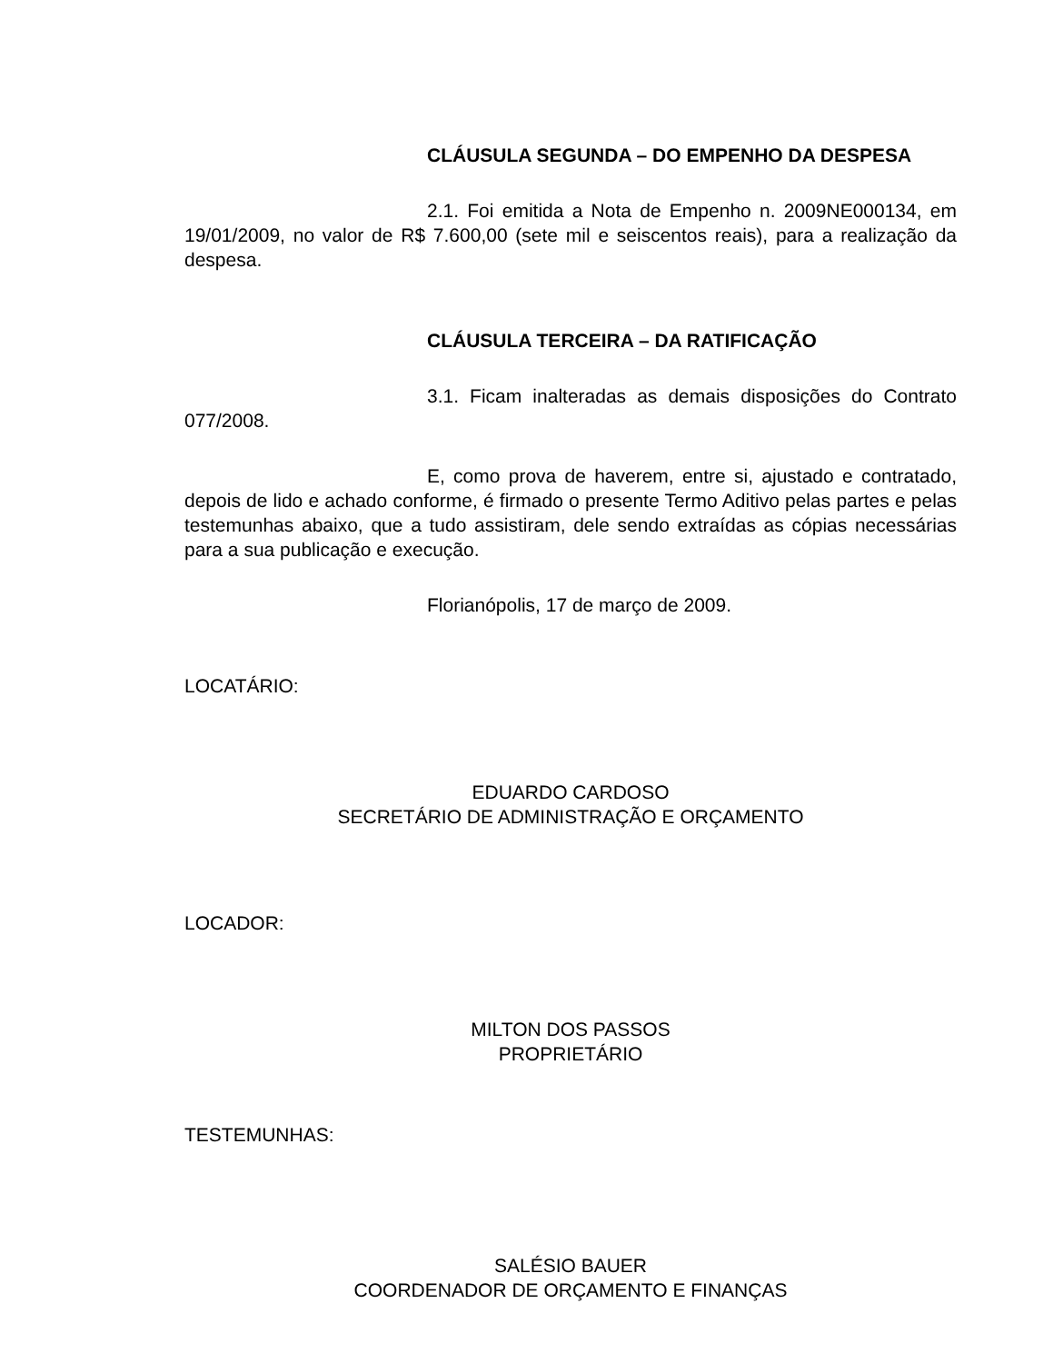CLÁUSULA SEGUNDA – DO EMPENHO DA DESPESA
2.1. Foi emitida a Nota de Empenho n. 2009NE000134, em 19/01/2009, no valor de R$ 7.600,00 (sete mil e seiscentos reais), para a realização da despesa.
CLÁUSULA TERCEIRA – DA RATIFICAÇÃO
3.1. Ficam inalteradas as demais disposições do Contrato 077/2008.
E, como prova de haverem, entre si, ajustado e contratado, depois de lido e achado conforme, é firmado o presente Termo Aditivo pelas partes e pelas testemunhas abaixo, que a tudo assistiram, dele sendo extraídas as cópias necessárias para a sua publicação e execução.
Florianópolis, 17 de março de 2009.
LOCATÁRIO:
EDUARDO CARDOSO
SECRETÁRIO DE ADMINISTRAÇÃO E ORÇAMENTO
LOCADOR:
MILTON DOS PASSOS
PROPRIETÁRIO
TESTEMUNHAS:
SALÉSIO BAUER
COORDENADOR DE ORÇAMENTO E FINANÇAS